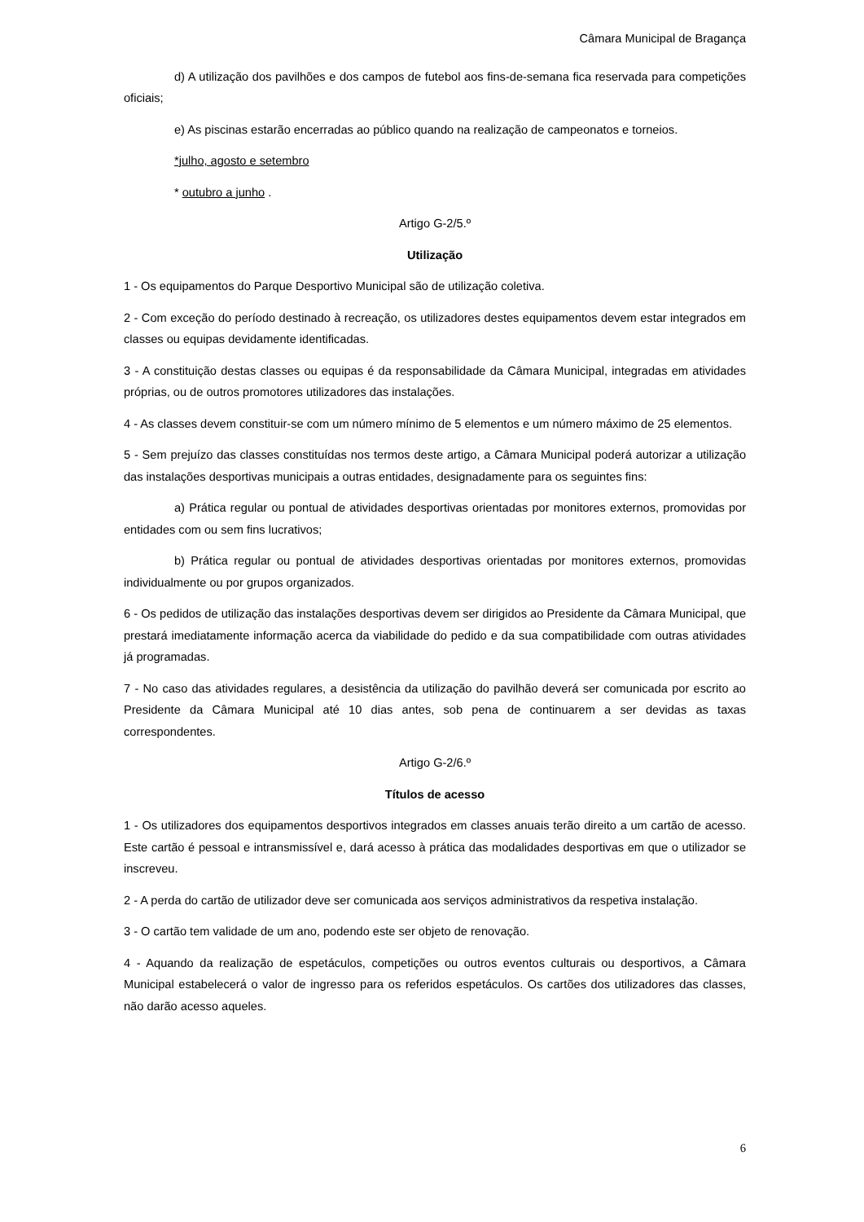Câmara Municipal de Bragança
d) A utilização dos pavilhões e dos campos de futebol aos fins-de-semana fica reservada para competições oficiais;
e) As piscinas estarão encerradas ao público quando na realização de campeonatos e torneios.
*julho, agosto e setembro
* outubro a junho .
Artigo G-2/5.º
Utilização
1 - Os equipamentos do Parque Desportivo Municipal são de utilização coletiva.
2 - Com exceção do período destinado à recreação, os utilizadores destes equipamentos devem estar integrados em classes ou equipas devidamente identificadas.
3 - A constituição destas classes ou equipas é da responsabilidade da Câmara Municipal, integradas em atividades próprias, ou de outros promotores utilizadores das instalações.
4 - As classes devem constituir-se com um número mínimo de 5 elementos e um número máximo de 25 elementos.
5 - Sem prejuízo das classes constituídas nos termos deste artigo, a Câmara Municipal poderá autorizar a utilização das instalações desportivas municipais a outras entidades, designadamente para os seguintes fins:
a) Prática regular ou pontual de atividades desportivas orientadas por monitores externos, promovidas por entidades com ou sem fins lucrativos;
b) Prática regular ou pontual de atividades desportivas orientadas por monitores externos, promovidas individualmente ou por grupos organizados.
6 - Os pedidos de utilização das instalações desportivas devem ser dirigidos ao Presidente da Câmara Municipal, que prestará imediatamente informação acerca da viabilidade do pedido e da sua compatibilidade com outras atividades já programadas.
7 - No caso das atividades regulares, a desistência da utilização do pavilhão deverá ser comunicada por escrito ao Presidente da Câmara Municipal até 10 dias antes, sob pena de continuarem a ser devidas as taxas correspondentes.
Artigo G-2/6.º
Títulos de acesso
1 - Os utilizadores dos equipamentos desportivos integrados em classes anuais terão direito a um cartão de acesso. Este cartão é pessoal e intransmissível e, dará acesso à prática das modalidades desportivas em que o utilizador se inscreveu.
2 - A perda do cartão de utilizador deve ser comunicada aos serviços administrativos da respetiva instalação.
3 - O cartão tem validade de um ano, podendo este ser objeto de renovação.
4 - Aquando da realização de espetáculos, competições ou outros eventos culturais ou desportivos, a Câmara Municipal estabelecerá o valor de ingresso para os referidos espetáculos. Os cartões dos utilizadores das classes, não darão acesso aqueles.
6